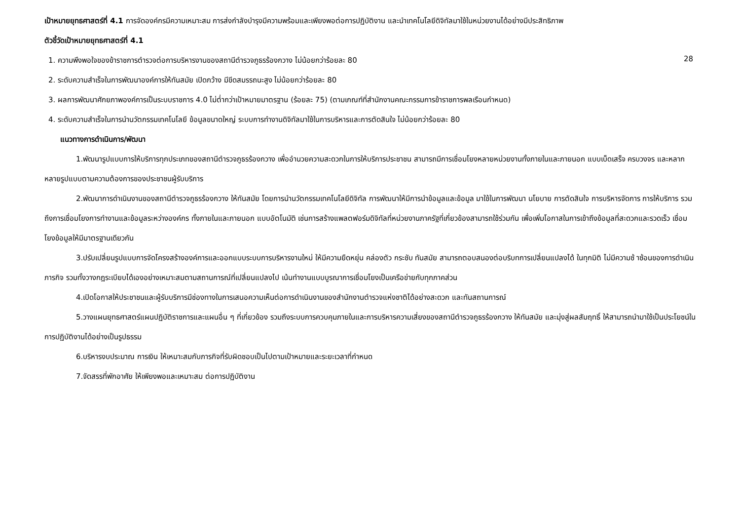เป้าหมายยุทธศาสตร์ที่ 4.1 การจัดองค์กรมีความเหมาะสม การส่งกำลังบำรุงมีความพร้อมและเพียงพอต่อการปฏิบัติงาน และนำเทคโนโลยีดิจิทัลมาใช้ในหน่วยงานได้อย่างมีประสิทธิภาพ
28
ตัวชี้วัดเป้าหมายยุทธศาสตร์ที่ 4.1
1. ความพึงพอใจของข้าราชการตำรวจต่อการบริหารงานของสถานีตำรวจภูธรร้องกวาง ไม่น้อยกว่าร้อยละ 80
2. ระดับความสำเร็จในการพัฒนาองค์การให้ทันสมัย เปิดกว้าง มีขีดสมรรถนะสูง ไม่น้อยกว่าร้อยละ 80
3. ผลการพัฒนาศักยภาพองค์การเป็นระบบราชการ 4.0 ไม่ต่ำกว่าเป้าหมายมาตรฐาน (ร้อยละ 75) (ตามเกณฑ์ที่สำนักงานคณะกรรมการข้าราชการพลเรือนกำหนด)
4. ระดับความสำเร็จในการนำนวัตกรรมเทคโนโลยี ข้อมูลขนาดใหญ่ ระบบการทำงานดิจิทัลมาใช้ในการบริหารและการตัดสินใจ ไม่น้อยกว่าร้อยละ 80
แนวทางการดำเนินการ/พัฒนา
1.พัฒนารูปแบบการให้บริการทุกประเภทของสถานีตำรวจภูธรร้องกวาง เพื่ออำนวยความสะดวกในการให้บริการประชาชน สามารถมีการเชื่อมโยงหลายหน่วยงานทั้งภายในและภายนอก แบบเบ็ดเสร็จ ครบวงจร และหลากหลายรูปแบบตามความต้องการของประชาชนผู้รับบริการ
2.พัฒนาการดำเนินงานของสถานีตำรวจภูธรร้องกวาง ให้ทันสมัย โดยการนำนวัตกรรมเทคโนโลยีดิจิทัล การพัฒนาให้มีการนำข้อมูลและข้อมูล มาใช้ในการพัฒนา นโยบาย การตัดสินใจ การบริหารจัดการ การให้บริการ รวมถึงการเชื่อมโยงการทำงานและข้อมูลระหว่างองค์กร ทั้งภายในและภายนอก แบบอัตโนมัติ เช่นการสร้างแพลตฟอร์มดิจิทัลที่หน่วยงานภาครัฐที่เกี่ยวข้องสามารถใช้ร่วมกัน เพื่อเพิ่มโอกาสในการเข้าถึงข้อมูลที่สะดวกและรวดเร็ว เชื่อมโยงข้อมูลให้มีมาตรฐานเดียวกัน
3.ปรับเปลี่ยนรูปแบบการจัดโครงสร้างองค์การและออกแบบระบบการบริหารงานใหม่ ให้มีความยืดหยุ่น คล่องตัว กระชับ ทันสมัย สามารถตอบสนองต่อบริบทการเปลี่ยนแปลงได้ ในทุกมิติ ไม่มีความซ้ าซ้อนของการดำเนินภารกิจ รวมทั้งวางกฎระเบียบได้เองอย่างเหมาะสมตามสถานการณ์ที่เปลี่ยนแปลงไป เน้นทำงานแบบบูรณาการเชื่อมโยงเป็นเครือข่ายกับทุกภาคส่วน
4.เปิดโอกาสให้ประชาชนและผู้รับบริการมีช่องทางในการเสนอความเห็นต่อการดำเนินงานของสำนักงานตำรวจแห่งชาติได้อย่างสะดวก และทันสถานการณ์
5.วางแผนยุทธศาสตร์แผนปฏิบัติราชการและแผนอื่น ๆ ที่เกี่ยวข้อง รวมถึงระบบการควบคุมภายในและการบริหารความเสี่ยงของสถานีตำรวจภูธรร้องกวาง ให้ทันสมัย และมุ่งสู่ผลสัมฤทธิ์ ให้สามารถนำมาใช้เป็นประโยชน์ในการปฏิบัติงานได้อย่างเป็นรูปธรรม
6.บริหารงบประมาณ การเงิน ให้เหมาะสมกับภารกิจที่รับผิดชอบเป็นไปตามเป้าหมายและระยะเวลาที่กำหนด
7.จัดสรรที่พักอาศัย ให้เพียงพอและเหมาะสม ต่อการปฏิบัติงาน